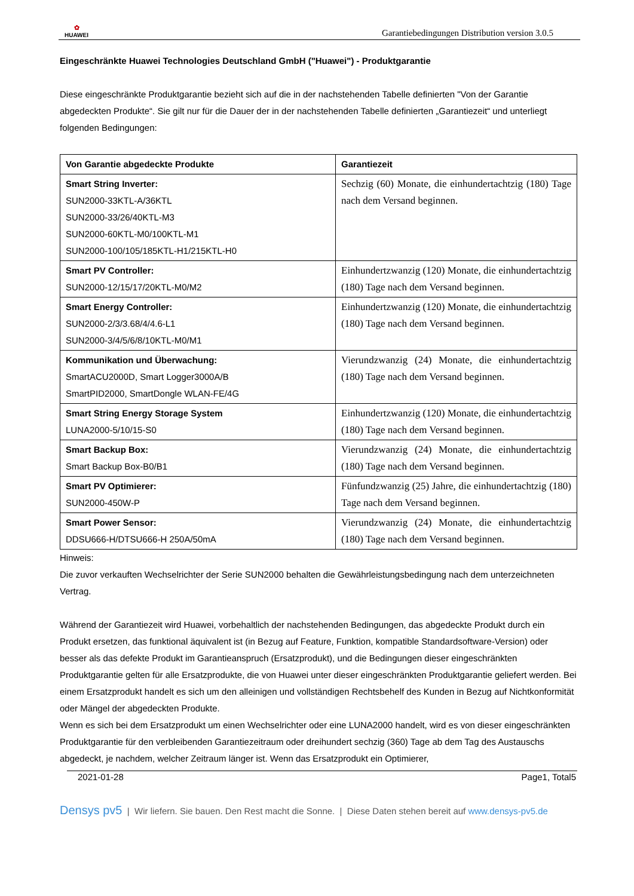✿
HUAWEI
Garantiebedingungen Distribution version 3.0.5
Eingeschränkte Huawei Technologies Deutschland GmbH ("Huawei") - Produktgarantie
Diese eingeschränkte Produktgarantie bezieht sich auf die in der nachstehenden Tabelle definierten "Von der Garantie abgedeckten Produkte“. Sie gilt nur für die Dauer der in der nachstehenden Tabelle definierten „Garantiezeit“ und unterliegt folgenden Bedingungen:
| Von Garantie abgedeckte Produkte | Garantiezeit |
| --- | --- |
| Smart String Inverter: SUN2000-33KTL-A/36KTL SUN2000-33/26/40KTL-M3 SUN2000-60KTL-M0/100KTL-M1 SUN2000-100/105/185KTL-H1/215KTL-H0 | Sechzig (60) Monate, die einhundertachtzig (180) Tage nach dem Versand beginnen. |
| Smart PV Controller: SUN2000-12/15/17/20KTL-M0/M2 | Einhundertzwanzig (120) Monate, die einhundertachtzig (180) Tage nach dem Versand beginnen. |
| Smart Energy Controller: SUN2000-2/3/3.68/4/4.6-L1 SUN2000-3/4/5/6/8/10KTL-M0/M1 | Einhundertzwanzig (120) Monate, die einhundertachtzig (180) Tage nach dem Versand beginnen. |
| Kommunikation und Überwachung: SmartACU2000D, Smart Logger3000A/B SmartPID2000, SmartDongle WLAN-FE/4G | Vierundzwanzig (24) Monate, die einhundertachtzig (180) Tage nach dem Versand beginnen. |
| Smart String Energy Storage System LUNA2000-5/10/15-S0 | Einhundertzwanzig (120) Monate, die einhundertachtzig (180) Tage nach dem Versand beginnen. |
| Smart Backup Box: Smart Backup Box-B0/B1 | Vierundzwanzig (24) Monate, die einhundertachtzig (180) Tage nach dem Versand beginnen. |
| Smart PV Optimierer: SUN2000-450W-P | Fünfundzwanzig (25) Jahre, die einhundertachtzig (180) Tage nach dem Versand beginnen. |
| Smart Power Sensor: DDSU666-H/DTSU666-H 250A/50mA | Vierundzwanzig (24) Monate, die einhundertachtzig (180) Tage nach dem Versand beginnen. |
Hinweis:
Die zuvor verkauften Wechselrichter der Serie SUN2000 behalten die Gewährleistungsbedingung nach dem unterzeichneten Vertrag.
Während der Garantiezeit wird Huawei, vorbehaltlich der nachstehenden Bedingungen, das abgedeckte Produkt durch ein Produkt ersetzen, das funktional äquivalent ist (in Bezug auf Feature, Funktion, kompatible Standardsoftware-Version) oder besser als das defekte Produkt im Garantieanspruch (Ersatzprodukt), und die Bedingungen dieser eingeschränkten Produktgarantie gelten für alle Ersatzprodukte, die von Huawei unter dieser eingeschränkten Produktgarantie geliefert werden. Bei einem Ersatzprodukt handelt es sich um den alleinigen und vollständigen Rechtsbehelf des Kunden in Bezug auf Nichtkonformität oder Mängel der abgedeckten Produkte.
Wenn es sich bei dem Ersatzprodukt um einen Wechselrichter oder eine LUNA2000 handelt, wird es von dieser eingeschränkten Produktgarantie für den verbleibenden Garantiezeitraum oder dreihundert sechzig (360) Tage ab dem Tag des Austauschs abgedeckt, je nachdem, welcher Zeitraum länger ist. Wenn das Ersatzprodukt ein Optimierer,
2021-01-28 Page1, Total5
Densys pv5 | Wir liefern. Sie bauen. Den Rest macht die Sonne. | Diese Daten stehen bereit auf www.densys-pv5.de